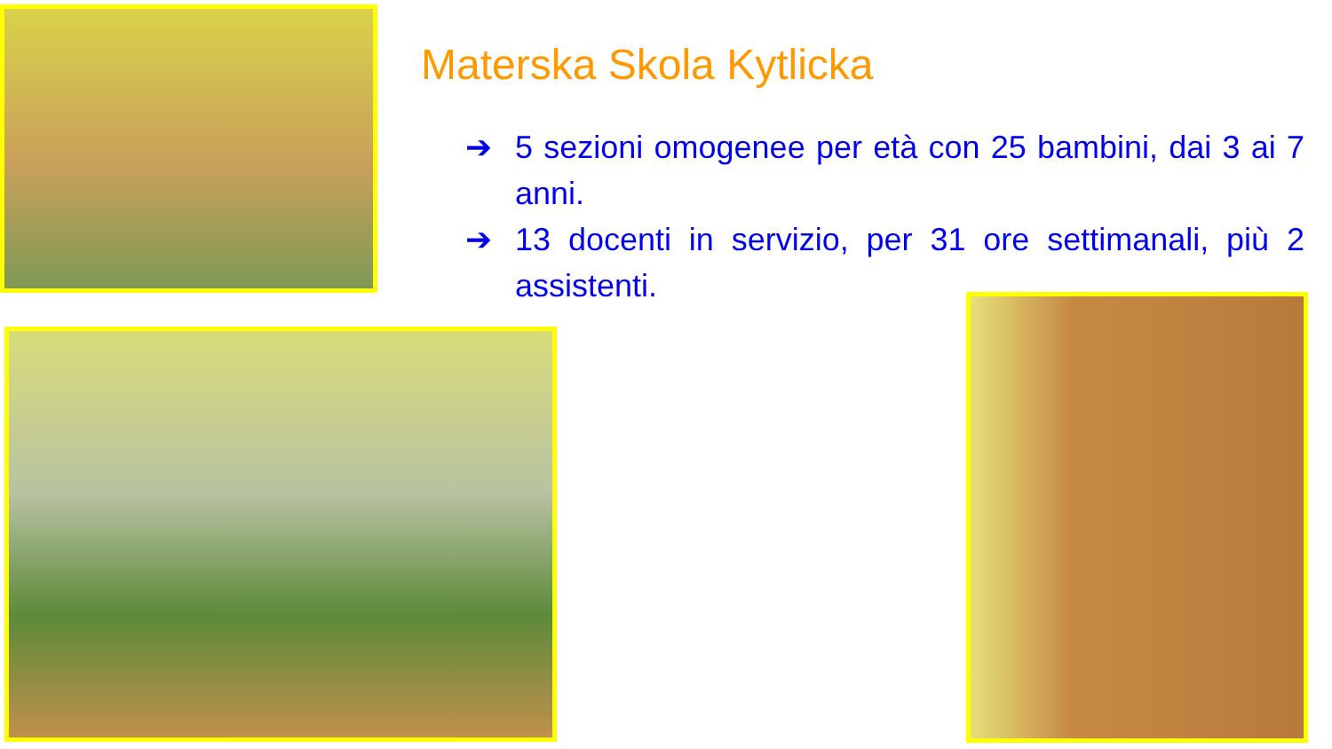Materska Skola Kytlicka
➔ 5 sezioni omogenee per età con 25 bambini, dai 3 ai 7 anni.
➔ 13 docenti in servizio, per 31 ore settimanali, più 2 assistenti.